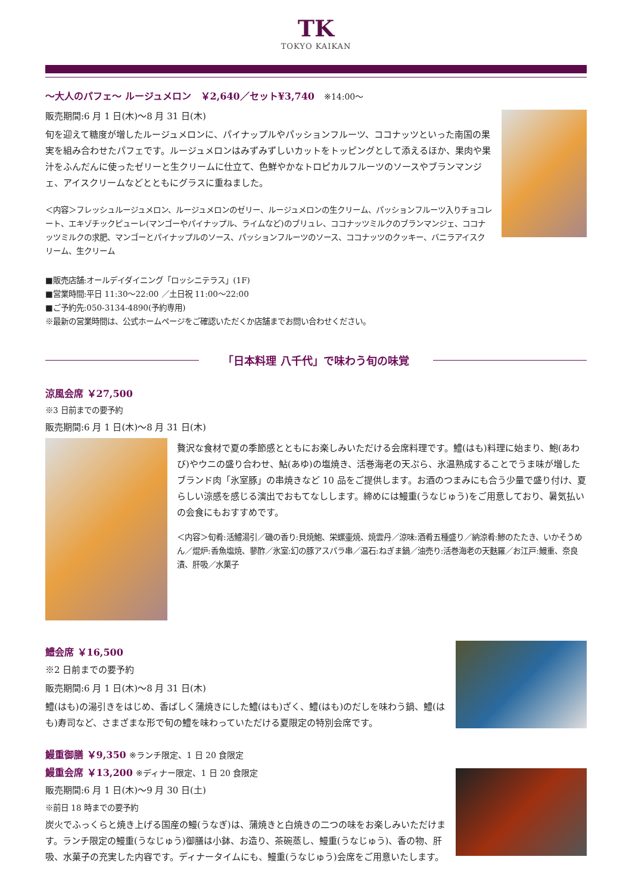TK
TOKYO KAIKAN
～大人のパフェ～ ルージュメロン　￥2,640／セット¥3,740　※14:00～
販売期間:6 月 1 日(木)～8 月 31 日(木)
旬を迎えて糖度が増したルージュメロンに、パイナップルやパッションフルーツ、ココナッツといった南国の果実を組み合わせたパフェです。ルージュメロンはみずみずしいカットをトッピングとして添えるほか、果肉や果汁をふんだんに使ったゼリーと生クリームに仕立て、色鮮やかなトロピカルフルーツのソースやブランマンジェ、アイスクリームなどとともにグラスに重ねました。
＜内容＞フレッシュルージュメロン、ルージュメロンのゼリー、ルージュメロンの生クリーム、パッションフルーツ入りチョコレート、エキゾチックピューレ(マンゴーやパイナップル、ライムなど)のブリュレ、ココナッツミルクのブランマンジェ、ココナッツミルクの求肥、マンゴーとパイナップルのソース、パッションフルーツのソース、ココナッツのクッキー、バニラアイスクリーム、生クリーム
■販売店舗:オールデイダイニング「ロッシニテラス」(1F)
■営業時間:平日 11:30～22:00 ／土日祝 11:00～22:00
■ご予約先:050-3134-4890(予約専用)
※最新の営業時間は、公式ホームページをご確認いただくか店舗までお問い合わせください。
「日本料理 八千代」で味わう旬の味覚
涼風会席 ￥27,500
※3 日前までの要予約
販売期間:6 月 1 日(木)～8 月 31 日(木)
贅沢な食材で夏の季節感とともにお楽しみいただける会席料理です。鱧(はも)料理に始まり、鮑(あわび)やウニの盛り合わせ、鮎(あゆ)の塩焼き、活巻海老の天ぷら、氷温熟成することでうま味が増したブランド肉「氷室豚」の串焼きなど 10 品をご提供します。お酒のつまみにも合う少量で盛り付け、夏らしい涼感を感じる演出でおもてなしします。締めには鰻重(うなじゅう)をご用意しており、暑気払いの会食にもおすすめです。
＜内容＞旬肴:活鱧湯引／磯の香り:貝焼鮑、栄螺壷焼、焼雲丹／涼味:酒肴五種盛り／納涼肴:鯵のたたき、いかそうめん／焜炉:香魚塩焼、蓼酢／氷室:幻の豚アスパラ串／温石:ねぎま鍋／油売り:活巻海老の天麩羅／お江戸:鰻重、奈良漬、肝吸／水菓子
鱧会席 ￥16,500
※2 日前までの要予約
販売期間:6 月 1 日(木)～8 月 31 日(木)
鱧(はも)の湯引きをはじめ、香ばしく蒲焼きにした鱧(はも)ざく、鱧(はも)のだしを味わう鍋、鱧(はも)寿司など、さまざまな形で旬の鱧を味わっていただける夏限定の特別会席です。
鰻重御膳 ￥9,350 ※ランチ限定、1 日 20 食限定
鰻重会席 ￥13,200 ※ディナー限定、1 日 20 食限定
販売期間:6 月 1 日(木)～9 月 30 日(土)
※前日 18 時までの要予約
炭火でふっくらと焼き上げる国産の鰻(うなぎ)は、蒲焼きと白焼きの二つの味をお楽しみいただけます。ランチ限定の鰻重(うなじゅう)御膳は小鉢、お造り、茶碗蒸し、鰻重(うなじゅう)、香の物、肝吸、水菓子の充実した内容です。ディナータイムにも、鰻重(うなじゅう)会席をご用意いたします。